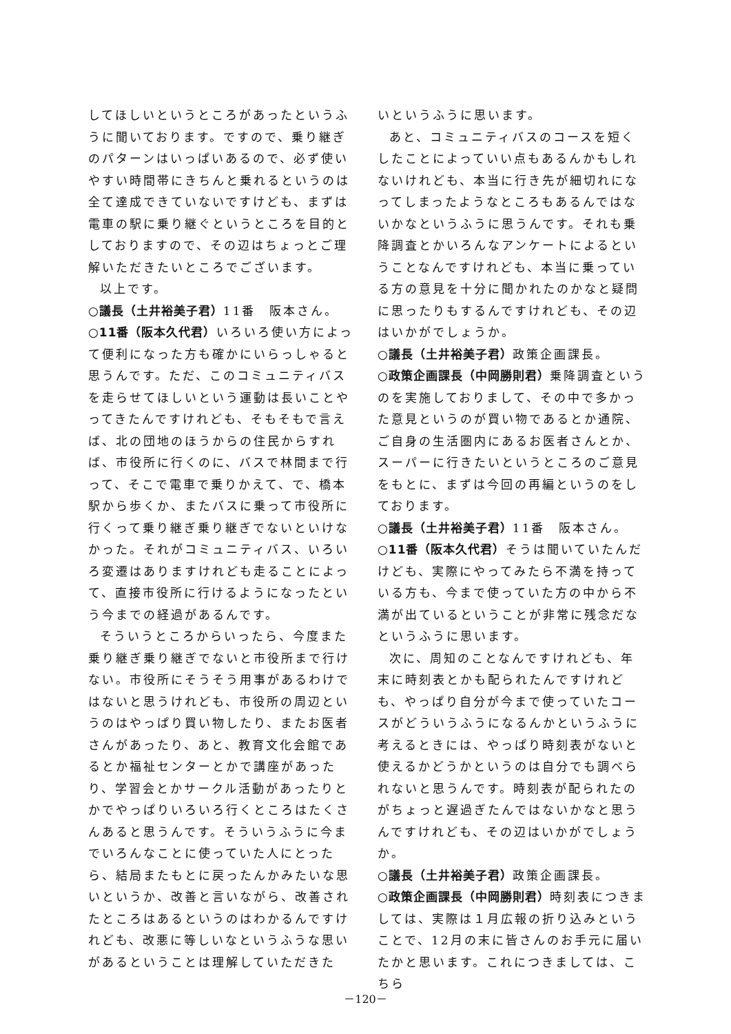してほしいというところがあったというふうに聞いております。ですので、乗り継ぎのパターンはいっぱいあるので、必ず使いやすい時間帯にきちんと乗れるというのは全て達成できていないですけども、まずは電車の駅に乗り継ぐというところを目的としておりますので、その辺はちょっとご理解いただきたいところでございます。
以上です。
○議長（土井裕美子君）11番　阪本さん。
○11番（阪本久代君）いろいろ使い方によって便利になった方も確かにいらっしゃると思うんです。ただ、このコミュニティバスを走らせてほしいという運動は長いことやってきたんですけれども、そもそもで言えば、北の団地のほうからの住民からすれば、市役所に行くのに、バスで林間まで行って、そこで電車で乗りかえて、で、橋本駅から歩くか、またバスに乗って市役所に行くって乗り継ぎ乗り継ぎでないといけなかった。それがコミュニティバス、いろいろ変遷はありますけれども走ることによって、直接市役所に行けるようになったという今までの経過があるんです。
そういうところからいったら、今度また乗り継ぎ乗り継ぎでないと市役所まで行けない。市役所にそうそう用事があるわけではないと思うけれども、市役所の周辺というのはやっぱり買い物したり、またお医者さんがあったり、あと、教育文化会館であるとか福祉センターとかで講座があったり、学習会とかサークル活動があったりとかでやっぱりいろいろ行くところはたくさんあると思うんです。そういうふうに今までいろんなことに使っていた人にとったら、結局またもとに戻ったんかみたいな思いというか、改善と言いながら、改善されたところはあるというのはわかるんですけれども、改悪に等しいなというふうな思いがあるということは理解していただきた
いというふうに思います。
あと、コミュニティバスのコースを短くしたことによっていい点もあるんかもしれないけれども、本当に行き先が細切れになってしまったようなところもあるんではないかなというふうに思うんです。それも乗降調査とかいろんなアンケートによるということなんですけれども、本当に乗っている方の意見を十分に聞かれたのかなと疑問に思ったりもするんですけれども、その辺はいかがでしょうか。
○議長（土井裕美子君）政策企画課長。
○政策企画課長（中岡勝則君）乗降調査というのを実施しておりまして、その中で多かった意見というのが買い物であるとか通院、ご自身の生活圏内にあるお医者さんとか、スーパーに行きたいというところのご意見をもとに、まずは今回の再編というのをしております。
○議長（土井裕美子君）11番　阪本さん。
○11番（阪本久代君）そうは聞いていたんだけども、実際にやってみたら不満を持っている方も、今まで使っていた方の中から不満が出ているということが非常に残念だなというふうに思います。
次に、周知のことなんですけれども、年末に時刻表とかも配られたんですけれども、やっぱり自分が今まで使っていたコースがどういうふうになるんかというふうに考えるときには、やっぱり時刻表がないと使えるかどうかというのは自分でも調べられないと思うんです。時刻表が配られたのがちょっと遅過ぎたんではないかなと思うんですけれども、その辺はいかがでしょうか。
○議長（土井裕美子君）政策企画課長。
○政策企画課長（中岡勝則君）時刻表につきましては、実際は１月広報の折り込みということで、12月の末に皆さんのお手元に届いたかと思います。これにつきましては、こちら
－120－